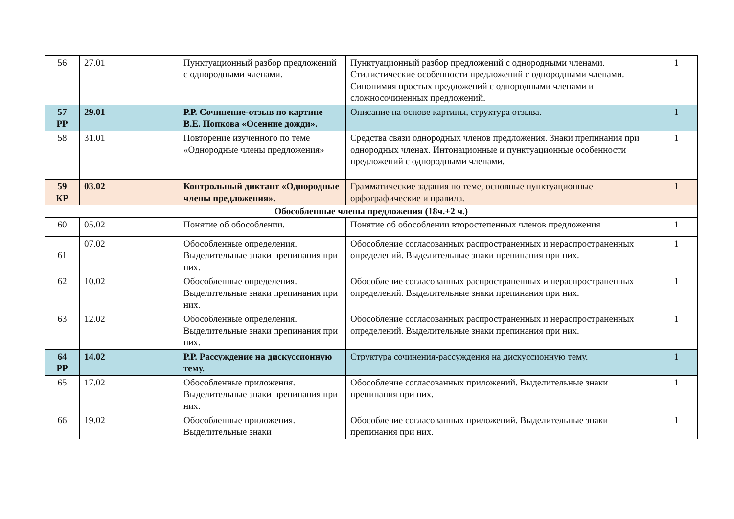| 56 | 27.01 | | Пунктуационный разбор предложений с однородными членами. | Пунктуационный разбор предложений с однородными членами. Стилистические особенности предложений с однородными членами. Синонимия простых предложений с однородными членами и сложносочиненных предложений. | 1 |
| 57 РР | 29.01 | | Р.Р. Сочинение-отзыв по картине В.Е. Попкова «Осенние дожди». | Описание на основе картины, структура отзыва. | 1 |
| 58 | 31.01 | | Повторение изученного по теме «Однородные члены предложения» | Средства связи однородных членов предложения. Знаки препинания при однородных членах. Интонационные и пунктуационные особенности предложений с однородными членами. | 1 |
| 59 КР | 03.02 | | Контрольный диктант «Однородные члены предложения». | Грамматические задания по теме, основные пунктуационные орфографические и правила. | 1 |
| Обособленные члены предложения (18ч.+2 ч.) | | | | | |
| 60 | 05.02 | | Понятие об обособлении. | Понятие об обособлении второстепенных членов предложения | 1 |
| 61 | 07.02 | | Обособленные определения. Выделительные знаки препинания при них. | Обособление согласованных распространенных и нераспространенных определений. Выделительные знаки препинания при них. | 1 |
| 62 | 10.02 | | Обособленные определения. Выделительные знаки препинания при них. | Обособление согласованных распространенных и нераспространенных определений. Выделительные знаки препинания при них. | 1 |
| 63 | 12.02 | | Обособленные определения. Выделительные знаки препинания при них. | Обособление согласованных распространенных и нераспространенных определений. Выделительные знаки препинания при них. | 1 |
| 64 РР | 14.02 | | Р.Р. Рассуждение на дискуссионную тему. | Структура сочинения-рассуждения на дискуссионную тему. | 1 |
| 65 | 17.02 | | Обособленные приложения. Выделительные знаки препинания при них. | Обособление согласованных приложений. Выделительные знаки препинания при них. | 1 |
| 66 | 19.02 | | Обособленные приложения. Выделительные знаки | Обособление согласованных приложений. Выделительные знаки препинания при них. | 1 |